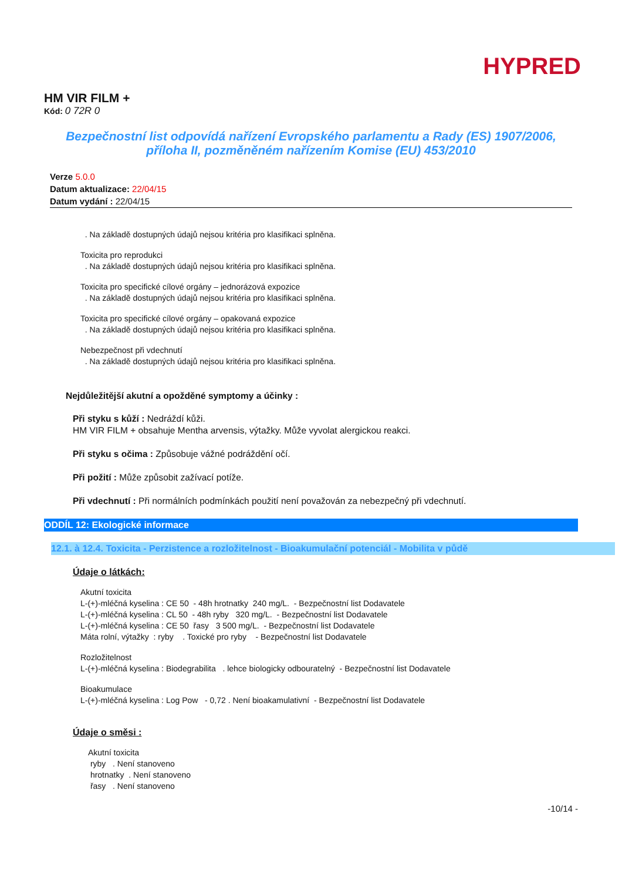HYPRED
HM VIR FILM +
Kód: 0 72R 0
Bezpečnostní list odpovídá nařízení Evropského parlamentu a Rady (ES) 1907/2006,
příloha II, pozměněném nařízením Komise (EU) 453/2010
Verze 5.0.0
Datum aktualizace: 22/04/15
Datum vydání : 22/04/15
. Na základě dostupných údajů nejsou kritéria pro klasifikaci splněna.
Toxicita pro reprodukci
. Na základě dostupných údajů nejsou kritéria pro klasifikaci splněna.
Toxicita pro specifické cílové orgány – jednorázová expozice
. Na základě dostupných údajů nejsou kritéria pro klasifikaci splněna.
Toxicita pro specifické cílové orgány – opakovaná expozice
. Na základě dostupných údajů nejsou kritéria pro klasifikaci splněna.
Nebezpečnost při vdechnutí
. Na základě dostupných údajů nejsou kritéria pro klasifikaci splněna.
Nejdůležitější akutní a opožděné symptomy a účinky :
Při styku s kůží : Nedráždí kůži.
HM VIR FILM + obsahuje Mentha arvensis, výtažky. Může vyvolat alergickou reakci.
Při styku s očima : Způsobuje vážné podráždění očí.
Při požití : Může způsobit zažívací potíže.
Při vdechnutí : Při normálních podmínkách použití není považován za nebezpečný při vdechnutí.
ODDÍL 12: Ekologické informace
12.1. à 12.4. Toxicita - Perzistence a rozložitelnost - Bioakumulační potenciál - Mobilita v půdě
Údaje o látkách:
Akutní toxicita
L-(+)-mléčná kyselina : CE 50 - 48h hrotnatky 240 mg/L. - Bezpečnostní list Dodavatele
L-(+)-mléčná kyselina : CL 50 - 48h ryby 320 mg/L. - Bezpečnostní list Dodavatele
L-(+)-mléčná kyselina : CE 50 řasy 3 500 mg/L. - Bezpečnostní list Dodavatele
Máta rolní, výtažky : ryby . Toxické pro ryby - Bezpečnostní list Dodavatele
Rozložitelnost
L-(+)-mléčná kyselina : Biodegrabilita . lehce biologicky odbouratelný - Bezpečnostní list Dodavatele
Bioakumulace
L-(+)-mléčná kyselina : Log Pow - 0,72 . Není bioakamulativní - Bezpečnostní list Dodavatele
Údaje o směsi :
Akutní toxicita
ryby . Není stanoveno
hrotnatky . Není stanoveno
řasy . Není stanoveno
-10/14 -